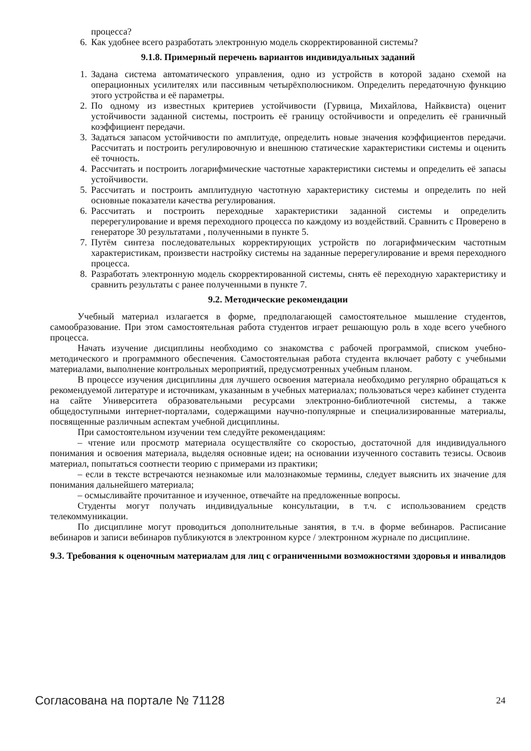процесса?
6. Как удобнее всего разработать электронную модель скорректированной системы?
9.1.8. Примерный перечень вариантов индивидуальных заданий
1. Задана система автоматического управления, одно из устройств в которой задано схемой на операционных усилителях или пассивным четырёхполюсником. Определить передаточную функцию этого устройства и её параметры.
2. По одному из известных критериев устойчивости (Гурвица, Михайлова, Найквиста) оценит устойчивости заданной системы, построить её границу остойчивости и определить её граничный коэффициент передачи.
3. Задаться запасом устойчивости по амплитуде, определить новые значения коэффициентов передачи. Рассчитать и построить регулировочную и внешнюю статические характеристики системы и оценить её точность.
4. Рассчитать и построить логарифмические частотные характеристики системы и определить её запасы устойчивости.
5. Рассчитать и построить амплитудную частотную характеристику системы и определить по ней основные показатели качества регулирования.
6. Рассчитать и построить переходные характеристики заданной системы и определить перерегулирование и время переходного процесса по каждому из воздействий. Сравнить с Проверено в генераторе 30 результатами , полученными в пункте 5.
7. Путём синтеза последовательных корректирующих устройств по логарифмическим частотным характеристикам, произвести настройку системы на заданные перерегулирование и время переходного процесса.
8. Разработать электронную модель скорректированной системы, снять её переходную характеристику и сравнить результаты с ранее полученными в пункте 7.
9.2. Методические рекомендации
Учебный материал излагается в форме, предполагающей самостоятельное мышление студентов, самообразование. При этом самостоятельная работа студентов играет решающую роль в ходе всего учебного процесса.
Начать изучение дисциплины необходимо со знакомства с рабочей программой, списком учебно-методического и программного обеспечения. Самостоятельная работа студента включает работу с учебными материалами, выполнение контрольных мероприятий, предусмотренных учебным планом.
В процессе изучения дисциплины для лучшего освоения материала необходимо регулярно обращаться к рекомендуемой литературе и источникам, указанным в учебных материалах; пользоваться через кабинет студента на сайте Университета образовательными ресурсами электронно-библиотечной системы, а также общедоступными интернет-порталами, содержащими научно-популярные и специализированные материалы, посвященные различным аспектам учебной дисциплины.
При самостоятельном изучении тем следуйте рекомендациям:
– чтение или просмотр материала осуществляйте со скоростью, достаточной для индивидуального понимания и освоения материала, выделяя основные идеи; на основании изученного составить тезисы. Освоив материал, попытаться соотнести теорию с примерами из практики;
– если в тексте встречаются незнакомые или малознакомые термины, следует выяснить их значение для понимания дальнейшего материала;
– осмысливайте прочитанное и изученное, отвечайте на предложенные вопросы.
Студенты могут получать индивидуальные консультации, в т.ч. с использованием средств телекоммуникации.
По дисциплине могут проводиться дополнительные занятия, в т.ч. в форме вебинаров. Расписание вебинаров и записи вебинаров публикуются в электронном курсе / электронном журнале по дисциплине.
9.3. Требования к оценочным материалам для лиц с ограниченными возможностями здоровья и инвалидов
Согласована на портале № 71128 24